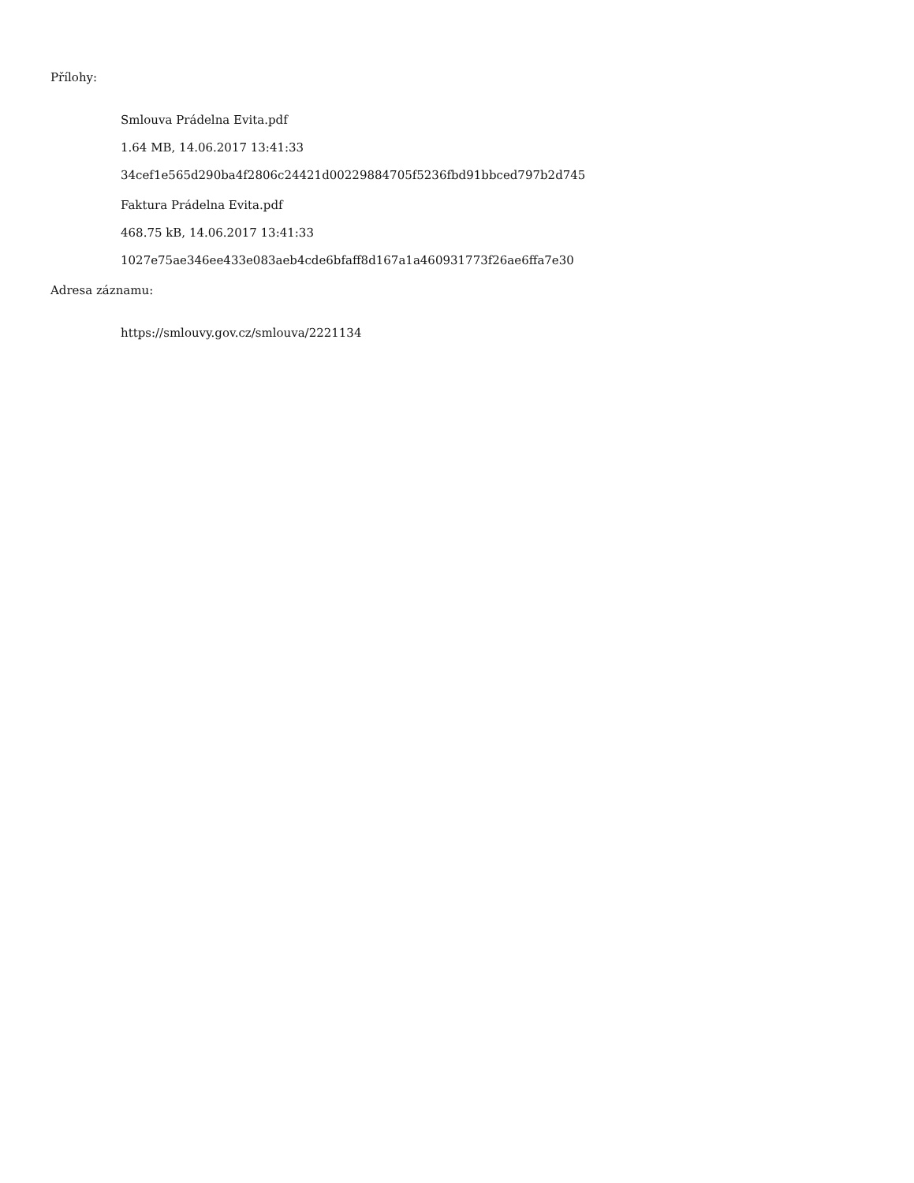Přílohy:
Smlouva Prádelna Evita.pdf
1.64 MB, 14.06.2017 13:41:33
34cef1e565d290ba4f2806c24421d00229884705f5236fbd91bbced797b2d745
Faktura Prádelna Evita.pdf
468.75 kB, 14.06.2017 13:41:33
1027e75ae346ee433e083aeb4cde6bfaff8d167a1a460931773f26ae6ffa7e30
Adresa záznamu:
https://smlouvy.gov.cz/smlouva/2221134